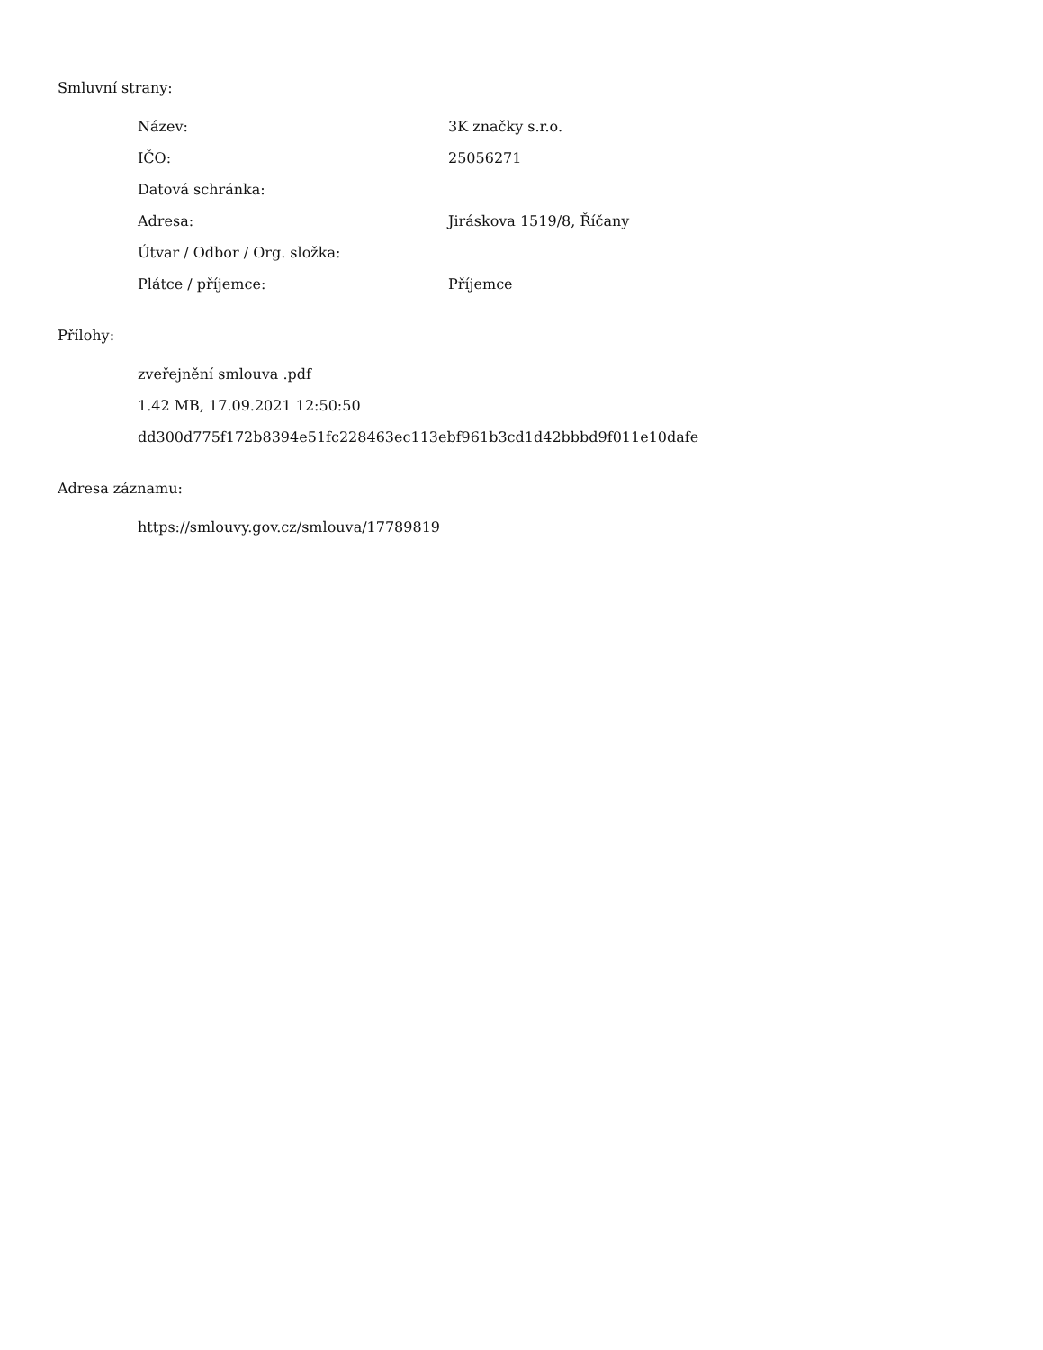Smluvní strany:
| Název: | 3K značky s.r.o. |
| IČO: | 25056271 |
| Datová schránka: | |
| Adresa: | Jiráskova 1519/8, Říčany |
| Útvar / Odbor / Org. složka: | |
| Plátce / příjemce: | Příjemce |
Přílohy:
zveřejnění smlouva .pdf
1.42 MB, 17.09.2021 12:50:50
dd300d775f172b8394e51fc228463ec113ebf961b3cd1d42bbbd9f011e10dafe
Adresa záznamu:
https://smlouvy.gov.cz/smlouva/17789819